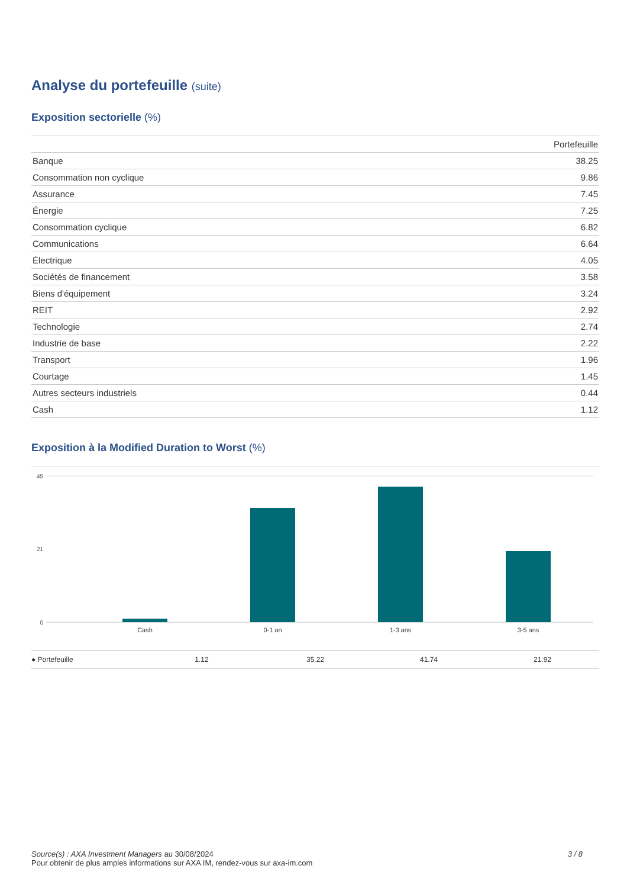Analyse du portefeuille (suite)
Exposition sectorielle (%)
| | Portefeuille |
| --- | --- |
| Banque | 38.25 |
| Consommation non cyclique | 9.86 |
| Assurance | 7.45 |
| Énergie | 7.25 |
| Consommation cyclique | 6.82 |
| Communications | 6.64 |
| Électrique | 4.05 |
| Sociétés de financement | 3.58 |
| Biens d'équipement | 3.24 |
| REIT | 2.92 |
| Technologie | 2.74 |
| Industrie de base | 2.22 |
| Transport | 1.96 |
| Courtage | 1.45 |
| Autres secteurs industriels | 0.44 |
| Cash | 1.12 |
Exposition à la Modified Duration to Worst (%)
45
0
21
Cash
0-1 an
1-3 ans
3-5 ans
● Portefeuille 1.12 35.22 41.74 21.92
Source(s) : AXA Investment Managers au 30/08/2024
Pour obtenir de plus amples informations sur AXA IM, rendez-vous sur axa-im.com
3 / 8